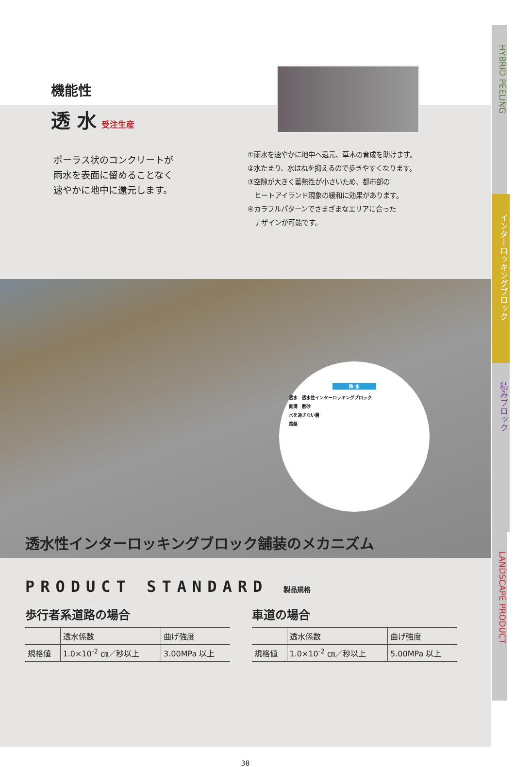機能性
透 水 受注生産
ポーラス状のコンクリートが
雨水を表面に留めることなく
速やかに地中に還元します。
①雨水を速やかに地中へ還元、草木の育成を助けます。
②水たまり、水はねを抑えるので歩きやすくなります。
③空隙が大きく蓄熱性が小さいため、都市部の
　ヒートアイランド現象の緩和に効果があります。
④カラフルパターンでさまざまなエリアに合った
　デザインが可能です。
降 水
透水　透水性インターロッキングブロック
側溝　敷砂
水を通さない層
路盤
透水性インターロッキングブロック舗装のメカニズム
PRODUCT STANDARD 製品規格
歩行者系道路の場合
| | 透水係数 | 曲げ強度 |
| --- | --- | --- |
| 規格値 | 1.0×10<sup>-2</sup> ㎝／秒以上 | 3.00MPa 以上 |
車道の場合
| | 透水係数 | 曲げ強度 |
| --- | --- | --- |
| 規格値 | 1.0×10<sup>-2</sup> ㎝／秒以上 | 5.00MPa 以上 |
38
HYBRID PEELING
インターロッキングブロック
積みブロック
LANDSCAPE PRODUCT